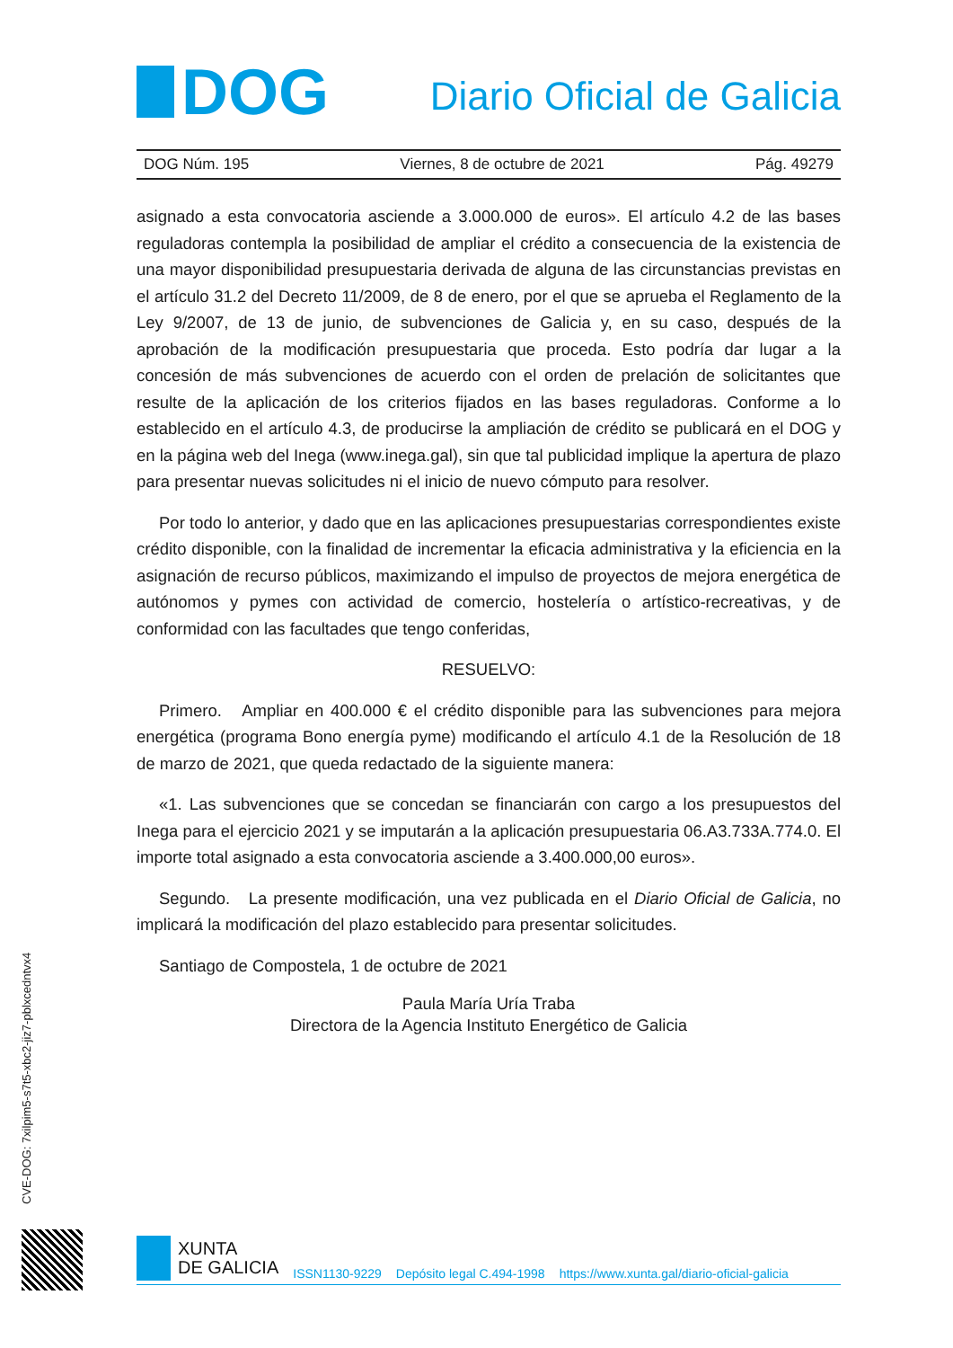DOG
Diario Oficial de Galicia
DOG Núm. 195 Viernes, 8 de octubre de 2021 Pág. 49279
asignado a esta convocatoria asciende a 3.000.000 de euros». El artículo 4.2 de las bases reguladoras contempla la posibilidad de ampliar el crédito a consecuencia de la existencia de una mayor disponibilidad presupuestaria derivada de alguna de las circunstancias previstas en el artículo 31.2 del Decreto 11/2009, de 8 de enero, por el que se aprueba el Reglamento de la Ley 9/2007, de 13 de junio, de subvenciones de Galicia y, en su caso, después de la aprobación de la modificación presupuestaria que proceda. Esto podría dar lugar a la concesión de más subvenciones de acuerdo con el orden de prelación de solicitantes que resulte de la aplicación de los criterios fijados en las bases reguladoras. Conforme a lo establecido en el artículo 4.3, de producirse la ampliación de crédito se publicará en el DOG y en la página web del Inega (www.inega.gal), sin que tal publicidad implique la apertura de plazo para presentar nuevas solicitudes ni el inicio de nuevo cómputo para resolver.
Por todo lo anterior, y dado que en las aplicaciones presupuestarias correspondientes existe crédito disponible, con la finalidad de incrementar la eficacia administrativa y la eficiencia en la asignación de recurso públicos, maximizando el impulso de proyectos de mejora energética de autónomos y pymes con actividad de comercio, hostelería o artístico-recreativas, y de conformidad con las facultades que tengo conferidas,
RESUELVO:
Primero. Ampliar en 400.000 € el crédito disponible para las subvenciones para mejora energética (programa Bono energía pyme) modificando el artículo 4.1 de la Resolución de 18 de marzo de 2021, que queda redactado de la siguiente manera:
«1. Las subvenciones que se concedan se financiarán con cargo a los presupuestos del Inega para el ejercicio 2021 y se imputarán a la aplicación presupuestaria 06.A3.733A.774.0. El importe total asignado a esta convocatoria asciende a 3.400.000,00 euros».
Segundo. La presente modificación, una vez publicada en el Diario Oficial de Galicia, no implicará la modificación del plazo establecido para presentar solicitudes.
Santiago de Compostela, 1 de octubre de 2021
Paula María Uría Traba
Directora de la Agencia Instituto Energético de Galicia
CVE-DOG: 7xilpim5-s7t5-xbc2-jiz7-pblxcedntvx4
XUNTA
DE GALICIA
ISSN1130-9229 Depósito legal C.494-1998 https://www.xunta.gal/diario-oficial-galicia